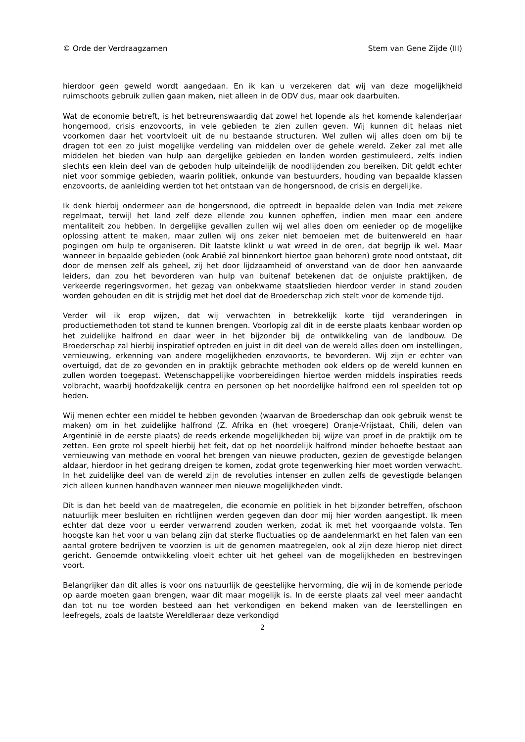© Orde der Verdraagzamen Stem van Gene Zijde (III)
hierdoor geen geweld wordt aangedaan. En ik kan u verzekeren dat wij van deze mogelijkheid ruimschoots gebruik zullen gaan maken, niet alleen in de ODV dus, maar ook daarbuiten.
Wat de economie betreft, is het betreurenswaardig dat zowel het lopende als het komende kalenderjaar hongernood, crisis enzovoorts, in vele gebieden te zien zullen geven. Wij kunnen dit helaas niet voorkomen daar het voortvloeit uit de nu bestaande structuren. Wel zullen wij alles doen om bij te dragen tot een zo juist mogelijke verdeling van middelen over de gehele wereld. Zeker zal met alle middelen het bieden van hulp aan dergelijke gebieden en landen worden gestimuleerd, zelfs indien slechts een klein deel van de geboden hulp uiteindelijk de noodlijdenden zou bereiken. Dit geldt echter niet voor sommige gebieden, waarin politiek, onkunde van bestuurders, houding van bepaalde klassen enzovoorts, de aanleiding werden tot het ontstaan van de hongersnood, de crisis en dergelijke.
Ik denk hierbij ondermeer aan de hongersnood, die optreedt in bepaalde delen van India met zekere regelmaat, terwijl het land zelf deze ellende zou kunnen opheffen, indien men maar een andere mentaliteit zou hebben. In dergelijke gevallen zullen wij wel alles doen om eenieder op de mogelijke oplossing attent te maken, maar zullen wij ons zeker niet bemoeien met de buitenwereld en haar pogingen om hulp te organiseren. Dit laatste klinkt u wat wreed in de oren, dat begrijp ik wel. Maar wanneer in bepaalde gebieden (ook Arabië zal binnenkort hiertoe gaan behoren) grote nood ontstaat, dit door de mensen zelf als geheel, zij het door lijdzaamheid of onverstand van de door hen aanvaarde leiders, dan zou het bevorderen van hulp van buitenaf betekenen dat de onjuiste praktijken, de verkeerde regeringsvormen, het gezag van onbekwame staatslieden hierdoor verder in stand zouden worden gehouden en dit is strijdig met het doel dat de Broederschap zich stelt voor de komende tijd.
Verder wil ik erop wijzen, dat wij verwachten in betrekkelijk korte tijd veranderingen in productiemethoden tot stand te kunnen brengen. Voorlopig zal dit in de eerste plaats kenbaar worden op het zuidelijke halfrond en daar weer in het bijzonder bij de ontwikkeling van de landbouw. De Broederschap zal hierbij inspiratief optreden en juist in dit deel van de wereld alles doen om instellingen, vernieuwing, erkenning van andere mogelijkheden enzovoorts, te bevorderen. Wij zijn er echter van overtuigd, dat de zo gevonden en in praktijk gebrachte methoden ook elders op de wereld kunnen en zullen worden toegepast. Wetenschappelijke voorbereidingen hiertoe werden middels inspiraties reeds volbracht, waarbij hoofdzakelijk centra en personen op het noordelijke halfrond een rol speelden tot op heden.
Wij menen echter een middel te hebben gevonden (waarvan de Broederschap dan ook gebruik wenst te maken) om in het zuidelijke halfrond (Z. Afrika en (het vroegere) Oranje-Vrijstaat, Chili, delen van Argentinië in de eerste plaats) de reeds erkende mogelijkheden bij wijze van proef in de praktijk om te zetten. Een grote rol speelt hierbij het feit, dat op het noordelijk halfrond minder behoefte bestaat aan vernieuwing van methode en vooral het brengen van nieuwe producten, gezien de gevestigde belangen aldaar, hierdoor in het gedrang dreigen te komen, zodat grote tegenwerking hier moet worden verwacht. In het zuidelijke deel van de wereld zijn de revoluties intenser en zullen zelfs de gevestigde belangen zich alleen kunnen handhaven wanneer men nieuwe mogelijkheden vindt.
Dit is dan het beeld van de maatregelen, die economie en politiek in het bijzonder betreffen, ofschoon natuurlijk meer besluiten en richtlijnen werden gegeven dan door mij hier worden aangestipt. Ik meen echter dat deze voor u eerder verwarrend zouden werken, zodat ik met het voorgaande volsta. Ten hoogste kan het voor u van belang zijn dat sterke fluctuaties op de aandelenmarkt en het falen van een aantal grotere bedrijven te voorzien is uit de genomen maatregelen, ook al zijn deze hierop niet direct gericht. Genoemde ontwikkeling vloeit echter uit het geheel van de mogelijkheden en bestrevingen voort.
Belangrijker dan dit alles is voor ons natuurlijk de geestelijke hervorming, die wij in de komende periode op aarde moeten gaan brengen, waar dit maar mogelijk is. In de eerste plaats zal veel meer aandacht dan tot nu toe worden besteed aan het verkondigen en bekend maken van de leerstellingen en leefregels, zoals de laatste Wereldleraar deze verkondigd
2